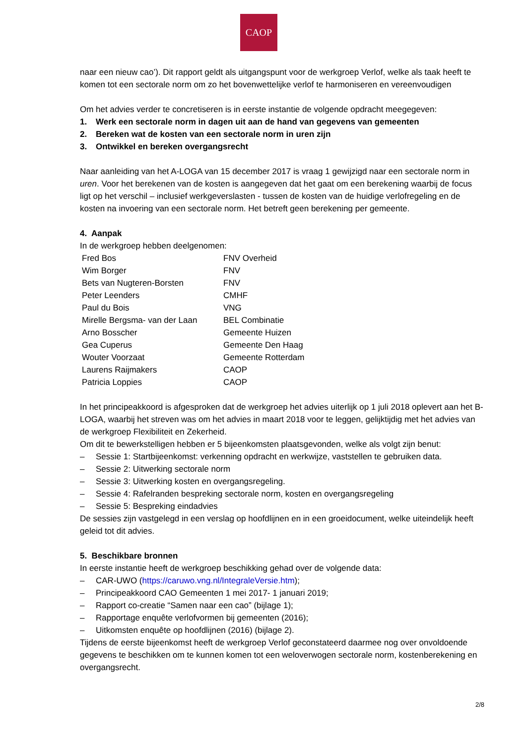CAOP
naar een nieuw cao’). Dit rapport geldt als uitgangspunt voor de werkgroep Verlof, welke als taak heeft te komen tot een sectorale norm om zo het bovenwettelijke verlof te harmoniseren en vereenvoudigen
Om het advies verder te concretiseren is in eerste instantie de volgende opdracht meegegeven:
1. Werk een sectorale norm in dagen uit aan de hand van gegevens van gemeenten
2. Bereken wat de kosten van een sectorale norm in uren zijn
3. Ontwikkel en bereken overgangsrecht
Naar aanleiding van het A-LOGA van 15 december 2017 is vraag 1 gewijzigd naar een sectorale norm in uren. Voor het berekenen van de kosten is aangegeven dat het gaat om een berekening waarbij de focus ligt op het verschil – inclusief werkgeverslasten - tussen de kosten van de huidige verlofregeling en de kosten na invoering van een sectorale norm. Het betreft geen berekening per gemeente.
4. Aanpak
In de werkgroep hebben deelgenomen:
| Fred Bos | FNV Overheid |
| Wim Borger | FNV |
| Bets van Nugteren-Borsten | FNV |
| Peter Leenders | CMHF |
| Paul du Bois | VNG |
| Mirelle Bergsma- van der Laan | BEL Combinatie |
| Arno Bosscher | Gemeente Huizen |
| Gea Cuperus | Gemeente Den Haag |
| Wouter Voorzaat | Gemeente Rotterdam |
| Laurens Raijmakers | CAOP |
| Patricia Loppies | CAOP |
In het principeakkoord is afgesproken dat de werkgroep het advies uiterlijk op 1 juli 2018 oplevert aan het B-LOGA, waarbij het streven was om het advies in maart 2018 voor te leggen, gelijktijdig met het advies van de werkgroep Flexibiliteit en Zekerheid.
Om dit te bewerkstelligen hebben er 5 bijeenkomsten plaatsgevonden, welke als volgt zijn benut:
– Sessie 1: Startbijeenkomst: verkenning opdracht en werkwijze, vaststellen te gebruiken data.
– Sessie 2: Uitwerking sectorale norm
– Sessie 3: Uitwerking kosten en overgangsregeling.
– Sessie 4: Rafelranden bespreking sectorale norm, kosten en overgangsregeling
– Sessie 5: Bespreking eindadvies
De sessies zijn vastgelegd in een verslag op hoofdlijnen en in een groeidocument, welke uiteindelijk heeft geleid tot dit advies.
5. Beschikbare bronnen
In eerste instantie heeft de werkgroep beschikking gehad over de volgende data:
– CAR-UWO (https://caruwo.vng.nl/IntegraleVersie.htm);
– Principeakkoord CAO Gemeenten 1 mei 2017- 1 januari 2019;
– Rapport co-creatie “Samen naar een cao” (bijlage 1);
– Rapportage enquête verlofvormen bij gemeenten (2016);
– Uitkomsten enquête op hoofdlijnen (2016) (bijlage 2).
Tijdens de eerste bijeenkomst heeft de werkgroep Verlof geconstateerd daarmee nog over onvoldoende gegevens te beschikken om te kunnen komen tot een weloverwogen sectorale norm, kostenberekening en overgangsrecht.
2/8